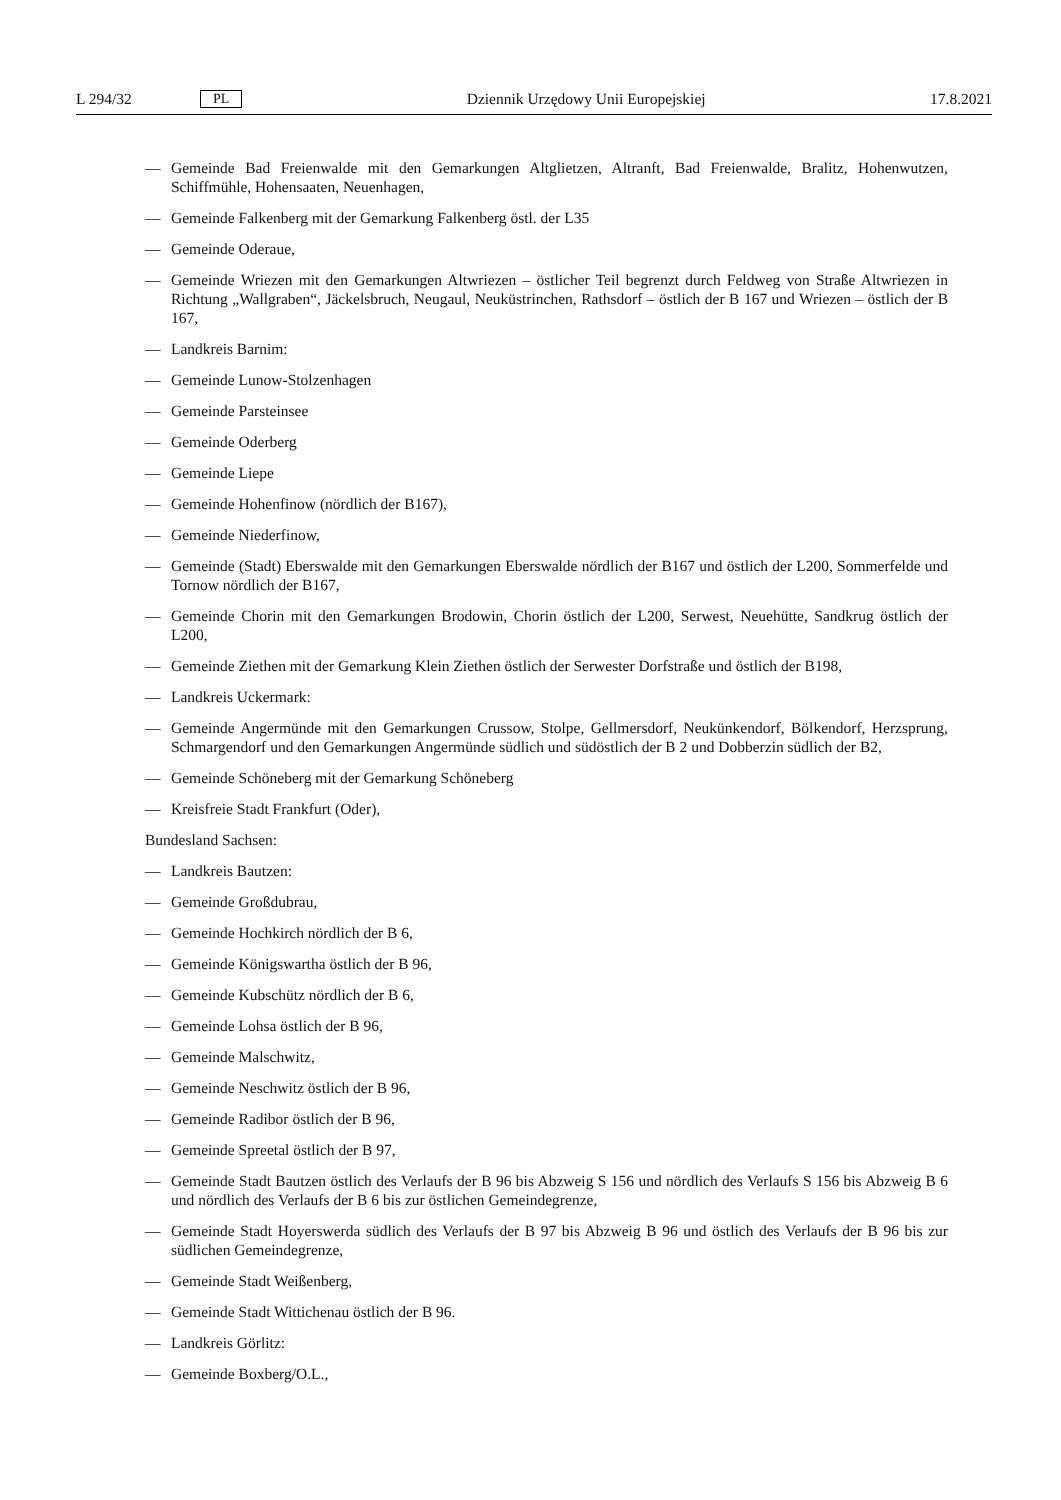L 294/32 PL Dziennik Urzędowy Unii Europejskiej 17.8.2021
— Gemeinde Bad Freienwalde mit den Gemarkungen Altglietzen, Altranft, Bad Freienwalde, Bralitz, Hohenwutzen, Schiffmühle, Hohensaaten, Neuenhagen,
— Gemeinde Falkenberg mit der Gemarkung Falkenberg östl. der L35
— Gemeinde Oderaue,
— Gemeinde Wriezen mit den Gemarkungen Altwriezen – östlicher Teil begrenzt durch Feldweg von Straße Altwriezen in Richtung „Wallgraben“, Jäckelsbruch, Neugaul, Neuküstrinchen, Rathsdorf – östlich der B 167 und Wriezen – östlich der B 167,
— Landkreis Barnim:
— Gemeinde Lunow-Stolzenhagen
— Gemeinde Parsteinsee
— Gemeinde Oderberg
— Gemeinde Liepe
— Gemeinde Hohenfinow (nördlich der B167),
— Gemeinde Niederfinow,
— Gemeinde (Stadt) Eberswalde mit den Gemarkungen Eberswalde nördlich der B167 und östlich der L200, Sommerfelde und Tornow nördlich der B167,
— Gemeinde Chorin mit den Gemarkungen Brodowin, Chorin östlich der L200, Serwest, Neuehütte, Sandkrug östlich der L200,
— Gemeinde Ziethen mit der Gemarkung Klein Ziethen östlich der Serwester Dorfstraße und östlich der B198,
— Landkreis Uckermark:
— Gemeinde Angermünde mit den Gemarkungen Crussow, Stolpe, Gellmersdorf, Neukünkendorf, Bölkendorf, Herzsprung, Schmargendorf und den Gemarkungen Angermünde südlich und südöstlich der B 2 und Dobberzin südlich der B2,
— Gemeinde Schöneberg mit der Gemarkung Schöneberg
— Kreisfreie Stadt Frankfurt (Oder),
Bundesland Sachsen:
— Landkreis Bautzen:
— Gemeinde Großdubrau,
— Gemeinde Hochkirch nördlich der B 6,
— Gemeinde Königswartha östlich der B 96,
— Gemeinde Kubschütz nördlich der B 6,
— Gemeinde Lohsa östlich der B 96,
— Gemeinde Malschwitz,
— Gemeinde Neschwitz östlich der B 96,
— Gemeinde Radibor östlich der B 96,
— Gemeinde Spreetal östlich der B 97,
— Gemeinde Stadt Bautzen östlich des Verlaufs der B 96 bis Abzweig S 156 und nördlich des Verlaufs S 156 bis Abzweig B 6 und nördlich des Verlaufs der B 6 bis zur östlichen Gemeindegrenze,
— Gemeinde Stadt Hoyerswerda südlich des Verlaufs der B 97 bis Abzweig B 96 und östlich des Verlaufs der B 96 bis zur südlichen Gemeindegrenze,
— Gemeinde Stadt Weißenberg,
— Gemeinde Stadt Wittichenau östlich der B 96.
— Landkreis Görlitz:
— Gemeinde Boxberg/O.L.,